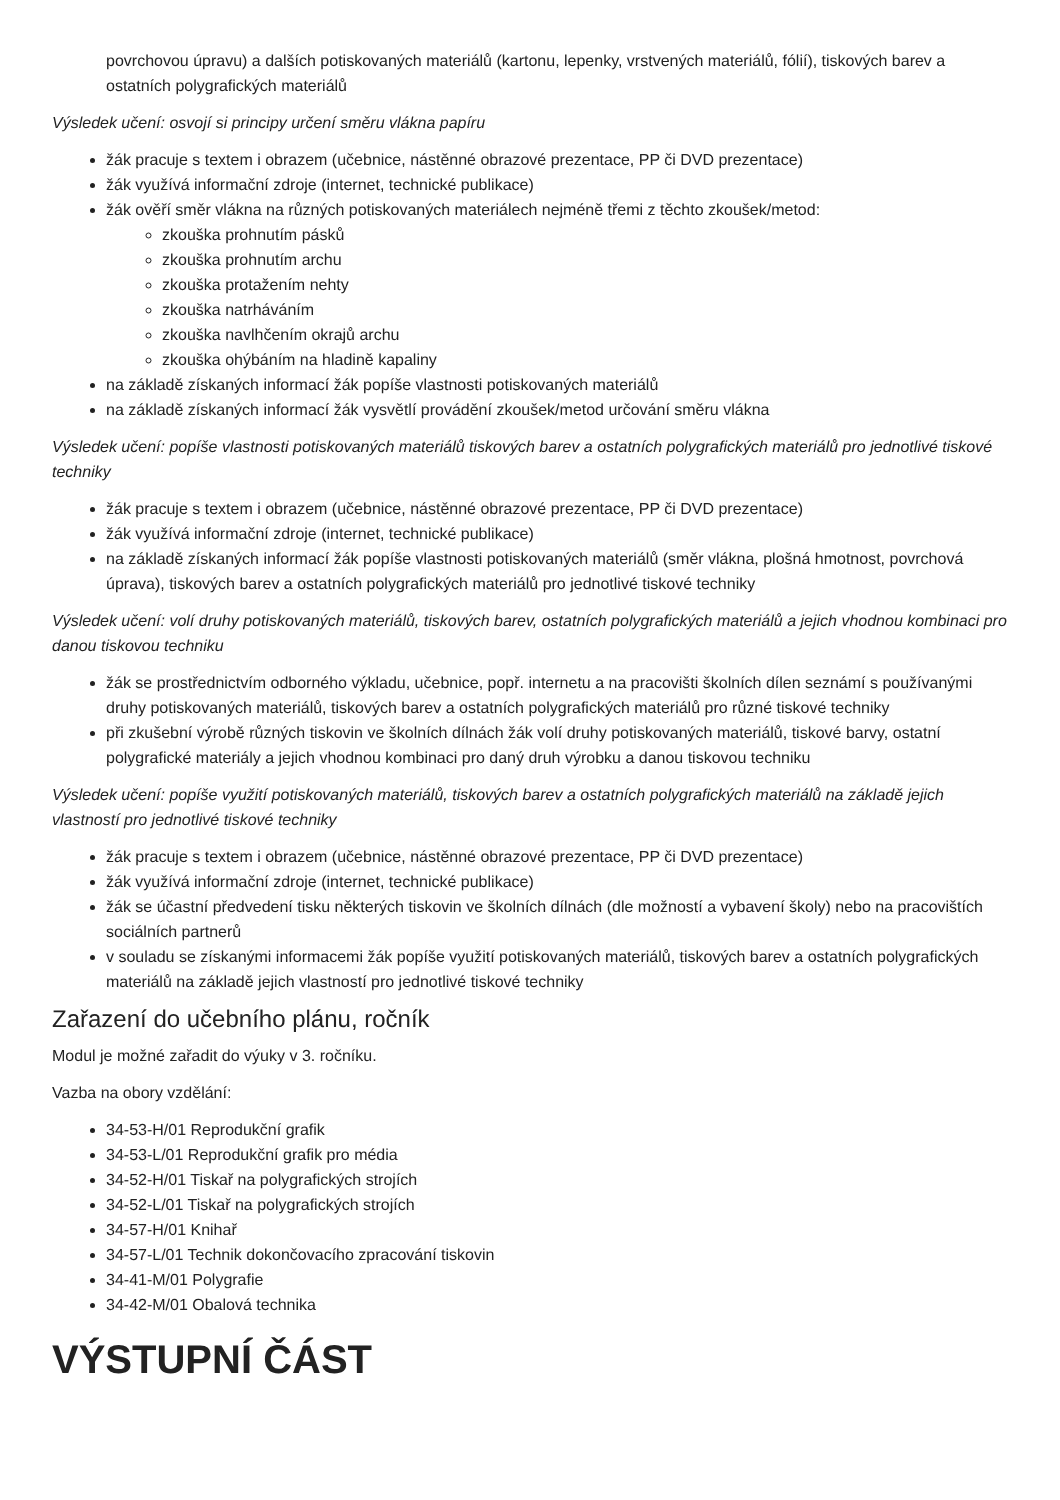povrchovou úpravu) a dalších potiskovaných materiálů (kartonu, lepenky, vrstvených materiálů, fólií), tiskových barev a ostatních polygrafických materiálů
Výsledek učení: osvojí si principy určení směru vlákna papíru
žák pracuje s textem i obrazem (učebnice, nástěnné obrazové prezentace, PP či DVD prezentace)
žák využívá informační zdroje (internet, technické publikace)
žák ověří směr vlákna na různých potiskovaných materiálech nejméně třemi z těchto zkoušek/metod:
zkouška prohnutím pásků
zkouška prohnutím archu
zkouška protažením nehty
zkouška natrháváním
zkouška navlhčením okrajů archu
zkouška ohýbáním na hladině kapaliny
na základě získaných informací žák popíše vlastnosti potiskovaných materiálů
na základě získaných informací žák vysvětlí provádění zkoušek/metod určování směru vlákna
Výsledek učení: popíše vlastnosti potiskovaných materiálů tiskových barev a ostatních polygrafických materiálů pro jednotlivé tiskové techniky
žák pracuje s textem i obrazem (učebnice, nástěnné obrazové prezentace, PP či DVD prezentace)
žák využívá informační zdroje (internet, technické publikace)
na základě získaných informací žák popíše vlastnosti potiskovaných materiálů (směr vlákna, plošná hmotnost, povrchová úprava), tiskových barev a ostatních polygrafických materiálů pro jednotlivé tiskové techniky
Výsledek učení: volí druhy potiskovaných materiálů, tiskových barev, ostatních polygrafických materiálů a jejich vhodnou kombinaci pro danou tiskovou techniku
žák se prostřednictvím odborného výkladu, učebnice, popř. internetu a na pracovišti školních dílen seznámí s používanými druhy potiskovaných materiálů, tiskových barev a ostatních polygrafických materiálů pro různé tiskové techniky
při zkušební výrobě různých tiskovin ve školních dílnách žák volí druhy potiskovaných materiálů, tiskové barvy, ostatní polygrafické materiály a jejich vhodnou kombinaci pro daný druh výrobku a danou tiskovou techniku
Výsledek učení: popíše využití potiskovaných materiálů, tiskových barev a ostatních polygrafických materiálů na základě jejich vlastností pro jednotlivé tiskové techniky
žák pracuje s textem i obrazem (učebnice, nástěnné obrazové prezentace, PP či DVD prezentace)
žák využívá informační zdroje (internet, technické publikace)
žák se účastní předvedení tisku některých tiskovin ve školních dílnách (dle možností a vybavení školy) nebo na pracovištích sociálních partnerů
v souladu se získanými informacemi žák popíše využití potiskovaných materiálů, tiskových barev a ostatních polygrafických materiálů na základě jejich vlastností pro jednotlivé tiskové techniky
Zařazení do učebního plánu, ročník
Modul je možné zařadit do výuky v 3. ročníku.
Vazba na obory vzdělání:
34-53-H/01 Reprodukční grafik
34-53-L/01 Reprodukční grafik pro média
34-52-H/01 Tiskař na polygrafických strojích
34-52-L/01 Tiskař na polygrafických strojích
34-57-H/01 Knihař
34-57-L/01 Technik dokončovacího zpracování tiskovin
34-41-M/01 Polygrafie
34-42-M/01 Obalová technika
VÝSTUPNÍ ČÁST